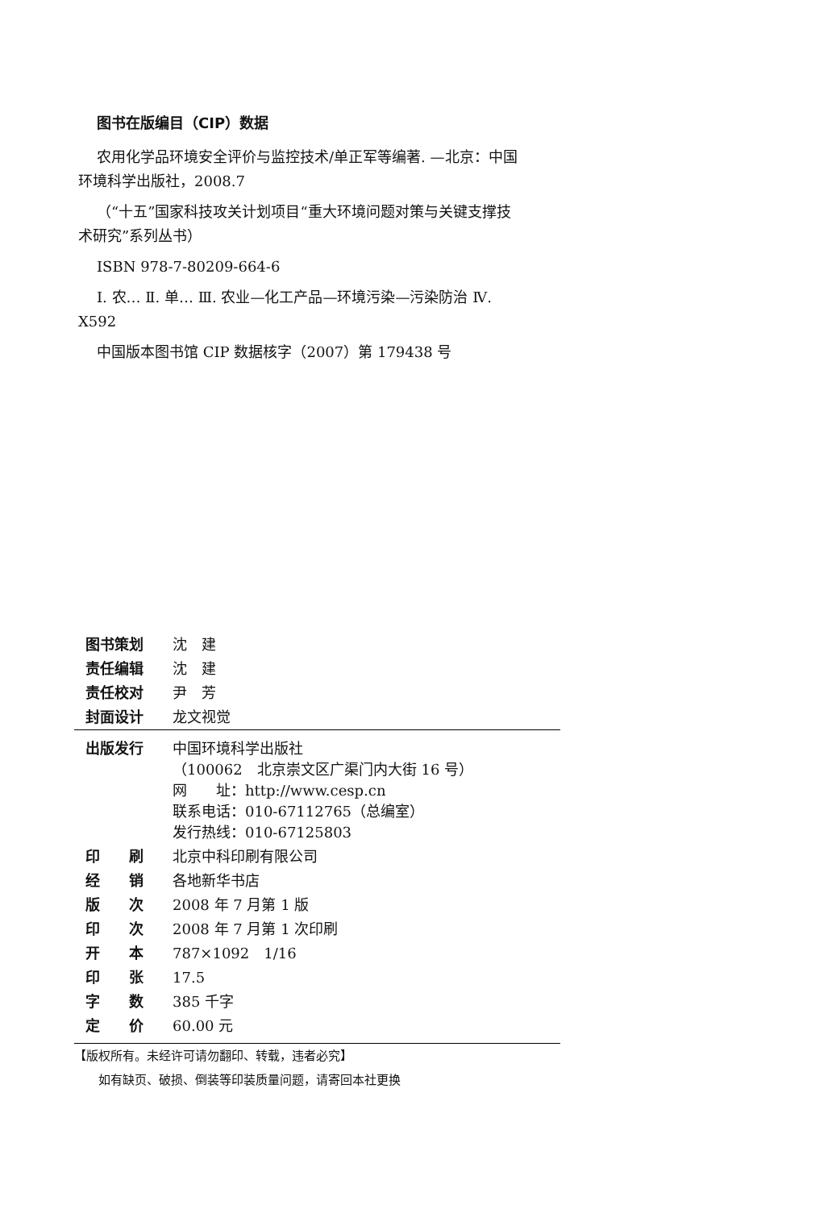图书在版编目（CIP）数据
农用化学品环境安全评价与监控技术/单正军等编著. —北京：中国环境科学出版社，2008.7
（“十五”国家科技攻关计划项目“重大环境问题对策与关键支撑技术研究”系列丛书）
ISBN 978-7-80209-664-6
Ⅰ. 农… Ⅱ. 单… Ⅲ. 农业—化工产品—环境污染—污染防治 Ⅳ. X592
中国版本图书馆 CIP 数据核字（2007）第 179438 号
| 图书策划 | 沈 建 |
| 责任编辑 | 沈 建 |
| 责任校对 | 尹 芳 |
| 封面设计 | 龙文视觉 |
| 出版发行 | 中国环境科学出版社 （100062 北京崇文区广渠门内大街 16 号） 网 址：http://www.cesp.cn 联系电话：010-67112765（总编室） 发行热线：010-67125803 |
| 印 刷 | 北京中科印刷有限公司 |
| 经 销 | 各地新华书店 |
| 版 次 | 2008 年 7 月第 1 版 |
| 印 次 | 2008 年 7 月第 1 次印刷 |
| 开 本 | 787×1092 1/16 |
| 印 张 | 17.5 |
| 字 数 | 385 千字 |
| 定 价 | 60.00 元 |
【版权所有。未经许可请勿翻印、转载，违者必究】
如有缺页、破损、倒装等印装质量问题，请寄回本社更换